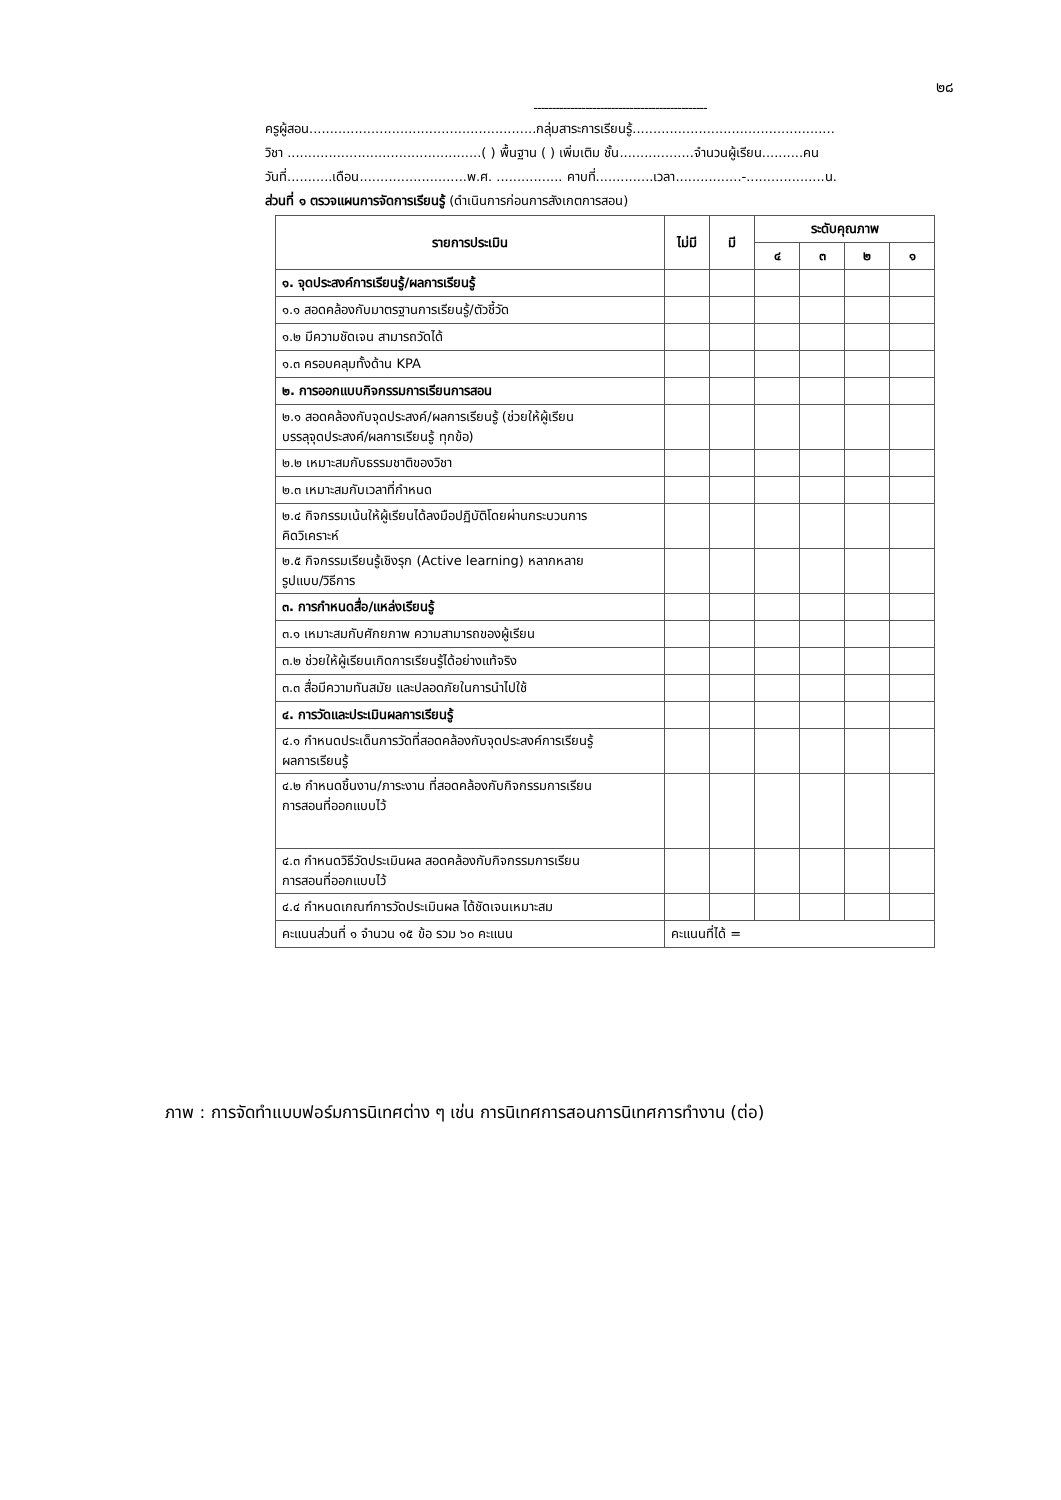๒๘
-----------------------------------------------
ครูผู้สอน.......................................................กลุ่มสาระการเรียนรู้.................................................
วิชา ...............................................( ) พื้นฐาน ( ) เพิ่มเติม ชั้น..................จำนวนผู้เรียน..........คน
วันที่...........เดือน..........................พ.ศ. ................ คาบที่..............เวลา................-...................น.
ส่วนที่ ๑ ตรวจแผนการจัดการเรียนรู้ (ดำเนินการก่อนการสังเกตการสอน)
| รายการประเมิน | ไม่มี | มี | ระดับคุณภาพ | | | |
| --- | --- | --- | --- | --- | --- | --- |
| | | | ๔ | ๓ | ๒ | ๑ |
| ๑. จุดประสงค์การเรียนรู้/ผลการเรียนรู้ | | | | | | |
| ๑.๑ สอดคล้องกับมาตรฐานการเรียนรู้/ตัวชี้วัด | | | | | | |
| ๑.๒ มีความชัดเจน สามารถวัดได้ | | | | | | |
| ๑.๓ ครอบคลุมทั้งด้าน KPA | | | | | | |
| ๒. การออกแบบกิจกรรมการเรียนการสอน | | | | | | |
| ๒.๑ สอดคล้องกับจุดประสงค์/ผลการเรียนรู้ (ช่วยให้ผู้เรียน บรรลุจุดประสงค์/ผลการเรียนรู้ ทุกข้อ) | | | | | | |
| ๒.๒ เหมาะสมกับธรรมชาติของวิชา | | | | | | |
| ๒.๓ เหมาะสมกับเวลาที่กำหนด | | | | | | |
| ๒.๔ กิจกรรมเน้นให้ผู้เรียนได้ลงมือปฏิบัติโดยผ่านกระบวนการ คิดวิเคราะห์ | | | | | | |
| ๒.๕ กิจกรรมเรียนรู้เชิงรุก (Active learning) หลากหลาย รูปแบบ/วิธีการ | | | | | | |
| ๓. การกำหนดสื่อ/แหล่งเรียนรู้ | | | | | | |
| ๓.๑ เหมาะสมกับศักยภาพ ความสามารถของผู้เรียน | | | | | | |
| ๓.๒ ช่วยให้ผู้เรียนเกิดการเรียนรู้ได้อย่างแท้จริง | | | | | | |
| ๓.๓ สื่อมีความทันสมัย และปลอดภัยในการนำไปใช้ | | | | | | |
| ๔. การวัดและประเมินผลการเรียนรู้ | | | | | | |
| ๔.๑ กำหนดประเด็นการวัดที่สอดคล้องกับจุดประสงค์การเรียนรู้ ผลการเรียนรู้ | | | | | | |
| ๔.๒ กำหนดชิ้นงาน/ภาระงาน ที่สอดคล้องกับกิจกรรมการเรียน การสอนที่ออกแบบไว้ | | | | | | |
| ๔.๓ กำหนดวิธีวัดประเมินผล สอดคล้องกับกิจกรรมการเรียน การสอนที่ออกแบบไว้ | | | | | | |
| ๔.๔ กำหนดเกณฑ์การวัดประเมินผล ได้ชัดเจนเหมาะสม | | | | | | |
| คะแนนส่วนที่ ๑ จำนวน ๑๕ ข้อ รวม ๖๐ คะแนน | คะแนนที่ได้ = | | | | | |
ภาพ : การจัดทำแบบฟอร์มการนิเทศต่าง ๆ เช่น การนิเทศการสอนการนิเทศการทำงาน (ต่อ)